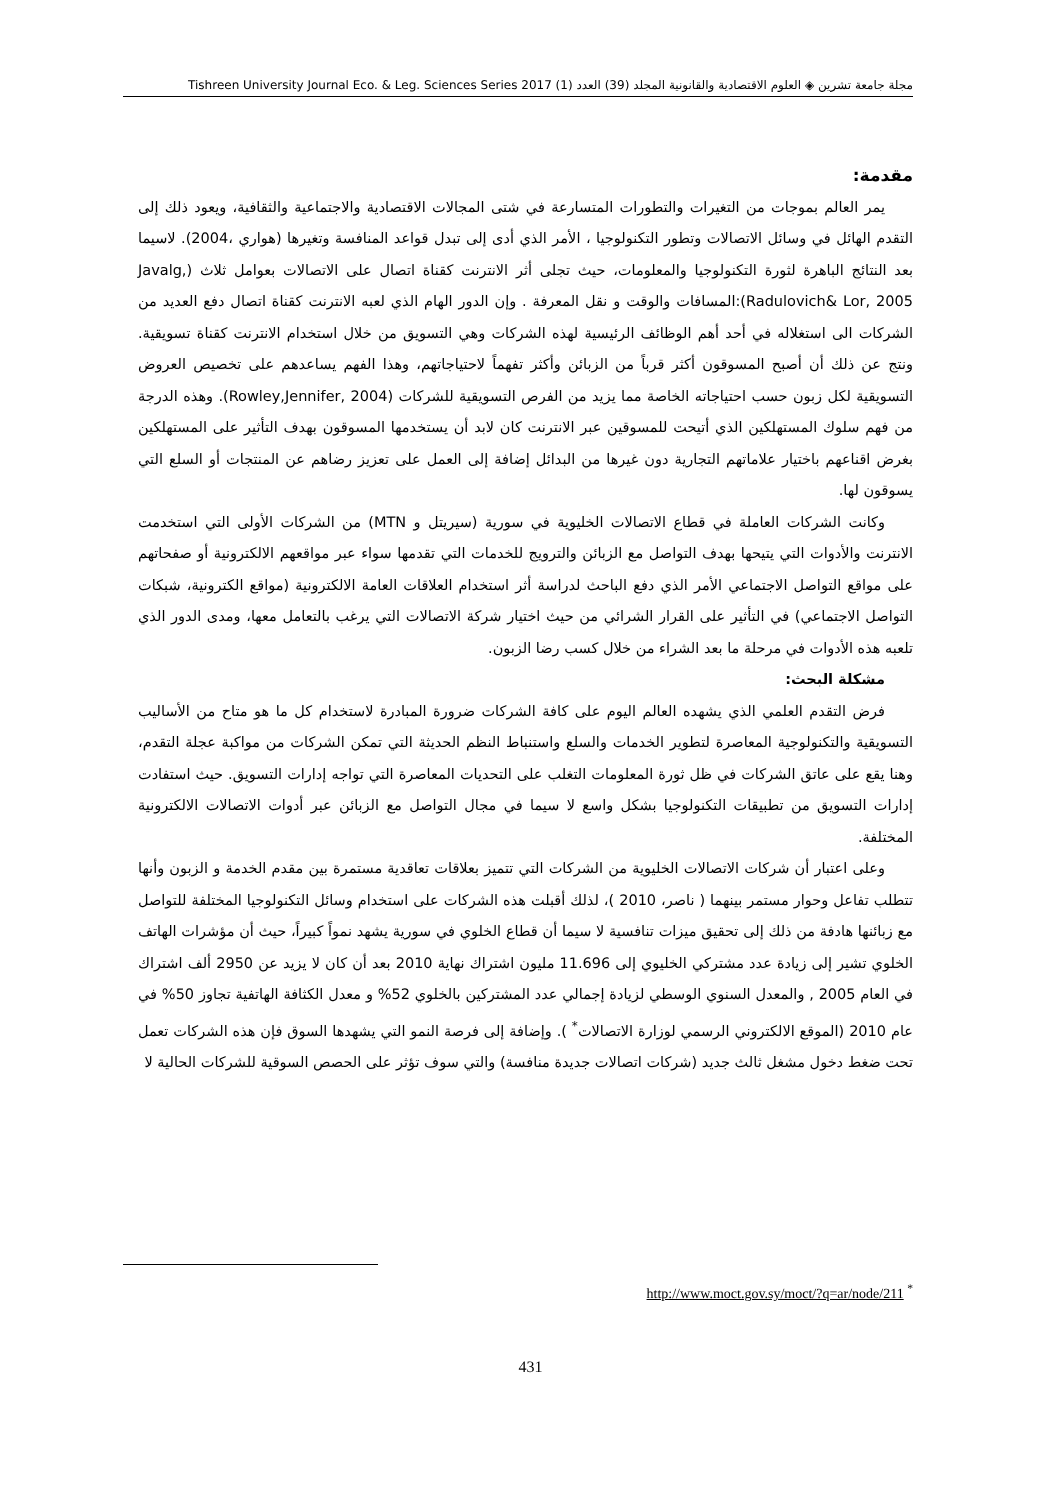مجلة جامعة تشرين ◈ العلوم الاقتصادية والقانونية المجلد (39) العدد (1) Tishreen University Journal Eco. & Leg. Sciences Series 2017
مقدمة:
يمر العالم بموجات من التغيرات والتطورات المتسارعة في شتى المجالات الاقتصادية والاجتماعية والثقافية، ويعود ذلك إلى التقدم الهائل في وسائل الاتصالات وتطور التكنولوجيا ، الأمر الذي أدى إلى تبدل قواعد المنافسة وتغيرها (هواري ،2004). لاسيما بعد النتائج الباهرة لثورة التكنولوجيا والمعلومات، حيث تجلى أثر الانترنت كقناة اتصال على الاتصالات بعوامل ثلاث (Javalg, Radulovich& Lor, 2005):المسافات والوقت و نقل المعرفة . وإن الدور الهام الذي لعبه الانترنت كقناة اتصال دفع العديد من الشركات الى استغلاله في أحد أهم الوظائف الرئيسية لهذه الشركات وهي التسويق من خلال استخدام الانترنت كقناة تسويقية. ونتج عن ذلك أن أصبح المسوقون أكثر قرباً من الزبائن وأكثر تفهماً لاحتياجاتهم، وهذا الفهم يساعدهم على تخصيص العروض التسويقية لكل زبون حسب احتياجاته الخاصة مما يزيد من الفرص التسويقية للشركات (Rowley,Jennifer, 2004). وهذه الدرجة من فهم سلوك المستهلكين الذي أتيحت للمسوقين عبر الانترنت كان لابد أن يستخدمها المسوقون بهدف التأثير على المستهلكين بغرض اقناعهم باختيار علاماتهم التجارية دون غيرها من البدائل إضافة إلى العمل على تعزيز رضاهم عن المنتجات أو السلع التي يسوقون لها.
وكانت الشركات العاملة في قطاع الاتصالات الخليوية في سورية (سيريتل و MTN) من الشركات الأولى التي استخدمت الانترنت والأدوات التي يتيحها بهدف التواصل مع الزبائن والترويج للخدمات التي تقدمها سواء عبر مواقعهم الالكترونية أو صفحاتهم على مواقع التواصل الاجتماعي الأمر الذي دفع الباحث لدراسة أثر استخدام العلاقات العامة الالكترونية (مواقع الكترونية، شبكات التواصل الاجتماعي) في التأثير على القرار الشرائي من حيث اختيار شركة الاتصالات التي يرغب بالتعامل معها، ومدى الدور الذي تلعبه هذه الأدوات في مرحلة ما بعد الشراء من خلال كسب رضا الزبون.
مشكلة البحث:
فرض التقدم العلمي الذي يشهده العالم اليوم على كافة الشركات ضرورة المبادرة لاستخدام كل ما هو متاح من الأساليب التسويقية والتكنولوجية المعاصرة لتطوير الخدمات والسلع واستنباط النظم الحديثة التي تمكن الشركات من مواكبة عجلة التقدم، وهنا يقع على عاتق الشركات في ظل ثورة المعلومات التغلب على التحديات المعاصرة التي تواجه إدارات التسويق. حيث استفادت إدارات التسويق من تطبيقات التكنولوجيا بشكل واسع لا سيما في مجال التواصل مع الزبائن عبر أدوات الاتصالات الالكترونية المختلفة.
وعلى اعتبار أن شركات الاتصالات الخليوية من الشركات التي تتميز بعلاقات تعاقدية مستمرة بين مقدم الخدمة و الزبون وأنها تتطلب تفاعل وحوار مستمر بينهما ( ناصر، 2010 )، لذلك أقبلت هذه الشركات على استخدام وسائل التكنولوجيا المختلفة للتواصل مع زبائنها هادفة من ذلك إلى تحقيق ميزات تنافسية لا سيما أن قطاع الخلوي في سورية يشهد نمواً كبيراً، حيث أن مؤشرات الهاتف الخلوي تشير إلى زيادة عدد مشتركي الخليوي إلى 11.696 مليون اشتراك نهاية 2010 بعد أن كان لا يزيد عن 2950 ألف اشتراك في العام 2005 , والمعدل السنوي الوسطي لزيادة إجمالي عدد المشتركين بالخلوي 52% و معدل الكثافة الهاتفية تجاوز 50% في عام 2010 (الموقع الالكتروني الرسمي لوزارة الاتصالات<sup>*</sup> ). وإضافة إلى فرصة النمو التي يشهدها السوق فإن هذه الشركات تعمل تحت ضغط دخول مشغل ثالث جديد (شركات اتصالات جديدة منافسة) والتي سوف تؤثر على الحصص السوقية للشركات الحالية لا
http://www.moct.gov.sy/moct/?q=ar/node/211 <sup>*</sup>
431